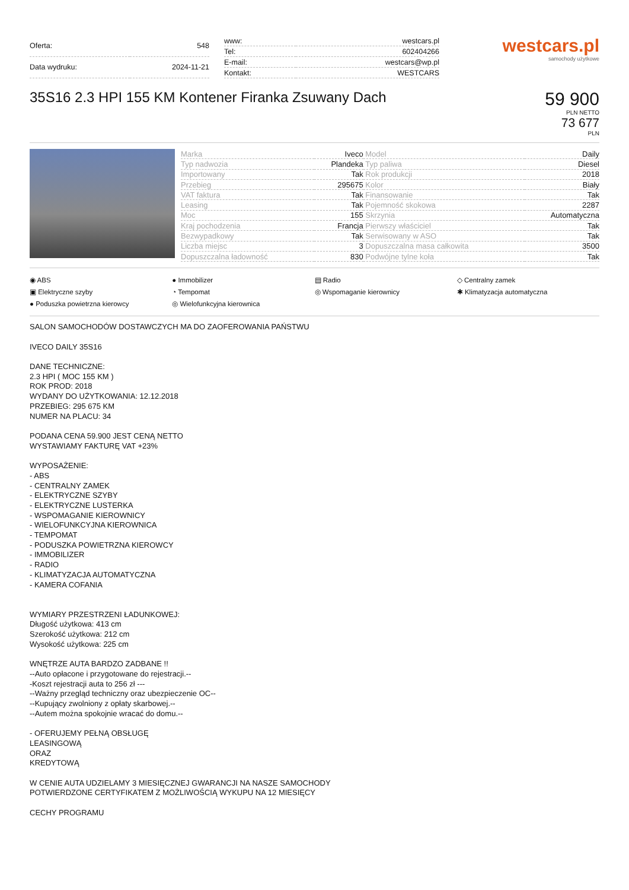| Oferta: | 548 |
| Data wydruku: | 2024-11-21 |
| www: | westcars.pl |
| Tel: | 602404266 |
| E-mail: | westcars@wp.pl |
| Kontakt: | WESTCARS |
westcars.pl
samochody użytkowe
35S16 2.3 HPI 155 KM Kontener Firanka Zsuwany Dach
59 900
PLN NETTO
73 677
PLN
| Marka | Iveco | Model | Daily |
| Typ nadwozia | Plandeka | Typ paliwa | Diesel |
| Importowany | Tak | Rok produkcji | 2018 |
| Przebieg | 295675 | Kolor | Biały |
| VAT faktura | Tak | Finansowanie | Tak |
| Leasing | Tak | Pojemność skokowa | 2287 |
| Moc | 155 | Skrzynia | Automatyczna |
| Kraj pochodzenia | Francja | Pierwszy właściciel | Tak |
| Bezwypadkowy | Tak | Serwisowany w ASO | Tak |
| Liczba miejsc | 3 | Dopuszczalna masa całkowita | 3500 |
| Dopuszczalna ładowność | 830 | Podwójne tylne koła | Tak |
◉ ABS
▣ Elektryczne szyby
● Poduszka powietrzna kierowcy
● Immobilizer
◔ Tempomat
◎ Wielofunkcyjna kierownica
▤ Radio
◎ Wspomaganie kierownicy
◇ Centralny zamek
✱ Klimatyzacja automatyczna
SALON SAMOCHODÓW DOSTAWCZYCH MA DO ZAOFEROWANIA PAŃSTWU
IVECO DAILY 35S16
DANE TECHNICZNE:
2.3 HPI ( MOC 155 KM )
ROK PROD: 2018
WYDANY DO UŻYTKOWANIA: 12.12.2018
PRZEBIEG: 295 675 KM
NUMER NA PLACU: 34
PODANA CENA 59.900 JEST CENĄ NETTO
WYSTAWIAMY FAKTURĘ VAT +23%
WYPOSAŻENIE:
- ABS
- CENTRALNY ZAMEK
- ELEKTRYCZNE SZYBY
- ELEKTRYCZNE LUSTERKA
- WSPOMAGANIE KIEROWNICY
- WIELOFUNKCYJNA KIEROWNICA
- TEMPOMAT
- PODUSZKA POWIETRZNA KIEROWCY
- IMMOBILIZER
- RADIO
- KLIMATYZACJA AUTOMATYCZNA
- KAMERA COFANIA
WYMIARY PRZESTRZENI ŁADUNKOWEJ:
Długość użytkowa: 413 cm
Szerokość użytkowa: 212 cm
Wysokość użytkowa: 225 cm
WNĘTRZE AUTA BARDZO ZADBANE !!
--Auto opłacone i przygotowane do rejestracji.--
-Koszt rejestracji auta to 256 zł ---
--Ważny przegląd techniczny oraz ubezpieczenie OC--
--Kupujący zwolniony z opłaty skarbowej.--
--Autem można spokojnie wracać do domu.--
- OFERUJEMY PEŁNĄ OBSŁUGĘ
LEASINGOWĄ
ORAZ
KREDYTOWĄ
W CENIE AUTA UDZIELAMY 3 MIESIĘCZNEJ GWARANCJI NA NASZE SAMOCHODY
POTWIERDZONE CERTYFIKATEM Z MOŻLIWOŚCIĄ WYKUPU NA 12 MIESIĘCY
CECHY PROGRAMU